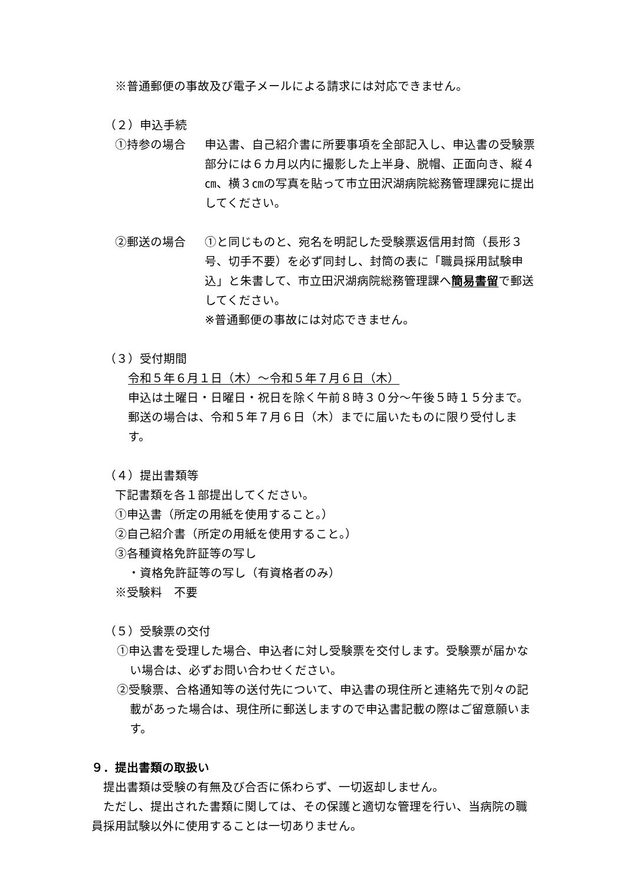※普通郵便の事故及び電子メールによる請求には対応できません。
（２）申込手続
①持参の場合 申込書、自己紹介書に所要事項を全部記入し、申込書の受験票部分には６カ月以内に撮影した上半身、脱帽、正面向き、縦４㎝、横３㎝の写真を貼って市立田沢湖病院総務管理課宛に提出してください。
②郵送の場合 ①と同じものと、宛名を明記した受験票返信用封筒（長形３号、切手不要）を必ず同封し、封筒の表に「職員採用試験申込」と朱書して、市立田沢湖病院総務管理課へ簡易書留で郵送してください。
※普通郵便の事故には対応できません。
（３）受付期間
令和５年６月１日（木）～令和５年７月６日（木）
申込は土曜日・日曜日・祝日を除く午前８時３０分～午後５時１５分まで。郵送の場合は、令和５年７月６日（木）までに届いたものに限り受付します。
（４）提出書類等
下記書類を各１部提出してください。
①申込書（所定の用紙を使用すること。）
②自己紹介書（所定の用紙を使用すること。）
③各種資格免許証等の写し
・資格免許証等の写し（有資格者のみ）
※受験料　不要
（５）受験票の交付
①申込書を受理した場合、申込者に対し受験票を交付します。受験票が届かない場合は、必ずお問い合わせください。
②受験票、合格通知等の送付先について、申込書の現住所と連絡先で別々の記載があった場合は、現住所に郵送しますので申込書記載の際はご留意願います。
９．提出書類の取扱い
提出書類は受験の有無及び合否に係わらず、一切返却しません。
ただし、提出された書類に関しては、その保護と適切な管理を行い、当病院の職員採用試験以外に使用することは一切ありません。